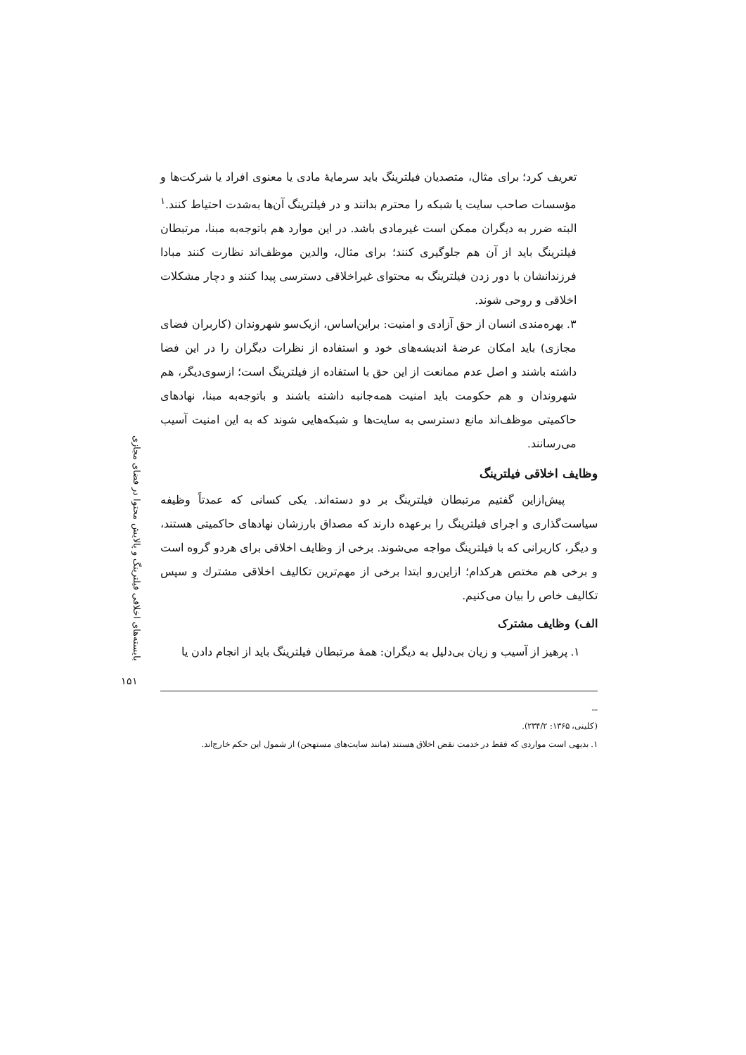بایسته‌های اخلاقی فیلترینگ و پالایش محتوا در فضای مجازی
۱۵۱
تعریف کرد؛ برای مثال، متصدیان فیلترینگ باید سرمایهٔ مادی یا معنوی افراد یا شرکت‌ها و مؤسسات صاحب سایت یا شبکه را محترم بدانند و در فیلترینگ آن‌ها به‌شدت احتیاط کنند.<sup>۱</sup> البته ضرر به دیگران ممکن است غیرمادی باشد. در این موارد هم باتوجه‌به مبنا، مرتبطان فیلترینگ باید از آن هم جلوگیری کنند؛ برای مثال، والدین موظف‌اند نظارت کنند مبادا فرزندانشان با دور زدن فیلترینگ به محتوای غیراخلاقی دسترسی پیدا کنند و دچار مشکلات اخلاقی و روحی شوند.
۳. بهره‌مندی انسان از حق آزادی و امنیت: براین‌اساس، ازیک‌سو شهروندان (کاربران فضای مجازی) باید امکان عرضهٔ اندیشه‌های خود و استفاده از نظرات دیگران را در این فضا داشته باشند و اصل عدم ممانعت از این حق با استفاده از فیلترینگ است؛ ازسوی‌دیگر، هم شهروندان و هم حکومت باید امنیت همه‌جانبه داشته باشند و باتوجه‌به مبنا، نهادهای حاکمیتی موظف‌اند مانع دسترسی به سایت‌ها و شبکه‌هایی شوند که به این امنیت آسیب می‌رسانند.
وظایف اخلاقی فیلترینگ
پیش‌ازاین گفتیم مرتبطان فیلترینگ بر دو دسته‌اند. یکی کسانی که عمدتاً وظیفه سیاست‌گذاری و اجرای فیلترینگ را برعهده دارند که مصداق بارزشان نهادهای حاکمیتی هستند، و دیگر، کاربرانی که با فیلترینگ مواجه می‌شوند. برخی از وظایف اخلاقی برای هردو گروه است و برخی هم مختص هرکدام؛ ازاین‌رو ابتدا برخی از مهم‌ترین تکالیف اخلاقی مشترك و سپس تکالیف خاص را بیان می‌کنیم.
الف) وظایف مشترک
۱. پرهیز از آسیب و زیان بی‌دلیل به دیگران: همهٔ مرتبطان فیلترینگ باید از انجام دادن یا
ــ
(کلینی، ۱۳۶۵: ۲۳۴/۲).
۱. بدیهی است مواردی که فقط در خدمت نقض اخلاق هستند (مانند سایت‌های مستهجن) از شمول این حکم خارج‌اند.